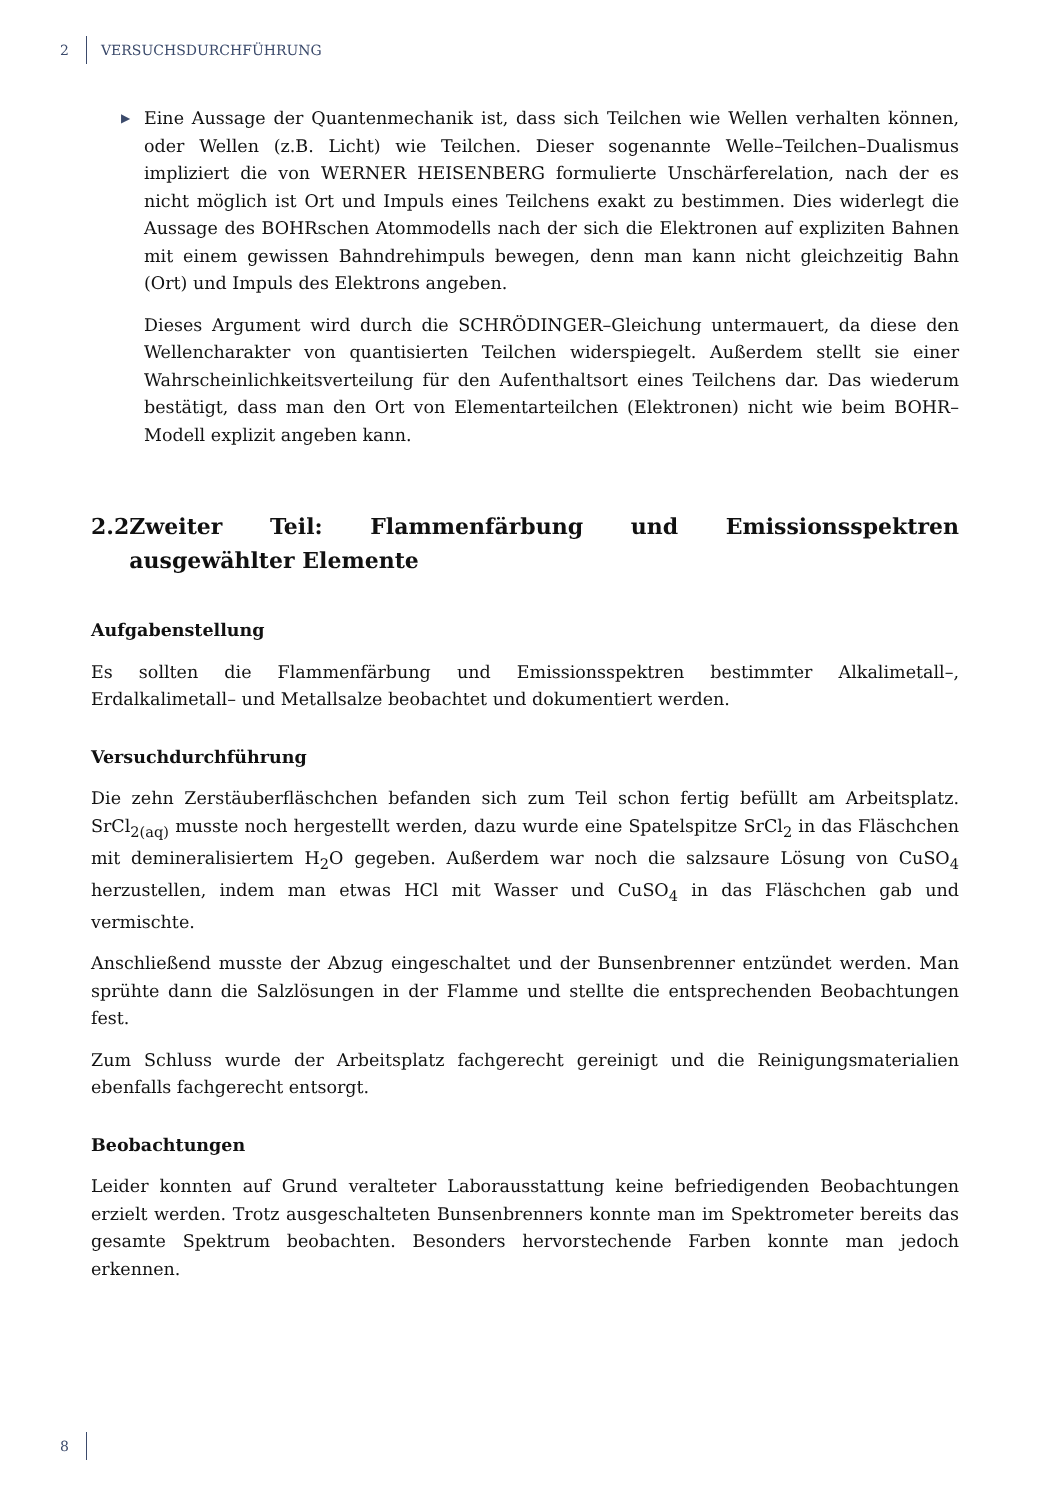2 VERSUCHSDURCHFÜHRUNG
▶
Eine Aussage der Quantenmechanik ist, dass sich Teilchen wie Wellen verhalten können, oder Wellen (z.B. Licht) wie Teilchen. Dieser sogenannte Welle–Teilchen–Dualismus impliziert die von WERNER HEISENBERG formulierte Unschärferelation, nach der es nicht möglich ist Ort und Impuls eines Teilchens exakt zu bestimmen. Dies widerlegt die Aussage des BOHRschen Atommodells nach der sich die Elektronen auf expliziten Bahnen mit einem gewissen Bahndrehimpuls bewegen, denn man kann nicht gleichzeitig Bahn (Ort) und Impuls des Elektrons angeben.
Dieses Argument wird durch die SCHRÖDINGER–Gleichung untermauert, da diese den Wellencharakter von quantisierten Teilchen widerspiegelt. Außerdem stellt sie einer Wahrscheinlichkeitsverteilung für den Aufenthaltsort eines Teilchens dar. Das wiederum bestätigt, dass man den Ort von Elementarteilchen (Elektronen) nicht wie beim BOHR–Modell explizit angeben kann.
2.2 Zweiter Teil: Flammenfärbung und Emissionsspektren ausgewählter Elemente
Aufgabenstellung
Es sollten die Flammenfärbung und Emissionsspektren bestimmter Alkalimetall–, Erdalkalimetall– und Metallsalze beobachtet und dokumentiert werden.
Versuchdurchführung
Die zehn Zerstäuberfläschchen befanden sich zum Teil schon fertig befüllt am Arbeitsplatz. SrCl<sub>2(aq)</sub> musste noch hergestellt werden, dazu wurde eine Spatelspitze SrCl<sub>2</sub> in das Fläschchen mit demineralisiertem H<sub>2</sub>O gegeben. Außerdem war noch die salzsaure Lösung von CuSO<sub>4</sub> herzustellen, indem man etwas HCl mit Wasser und CuSO<sub>4</sub> in das Fläschchen gab und vermischte.
Anschließend musste der Abzug eingeschaltet und der Bunsenbrenner entzündet werden. Man sprühte dann die Salzlösungen in der Flamme und stellte die entsprechenden Beobachtungen fest.
Zum Schluss wurde der Arbeitsplatz fachgerecht gereinigt und die Reinigungsmaterialien ebenfalls fachgerecht entsorgt.
Beobachtungen
Leider konnten auf Grund veralteter Laborausstattung keine befriedigenden Beobachtungen erzielt werden. Trotz ausgeschalteten Bunsenbrenners konnte man im Spektrometer bereits das gesamte Spektrum beobachten. Besonders hervorstechende Farben konnte man jedoch erkennen.
8